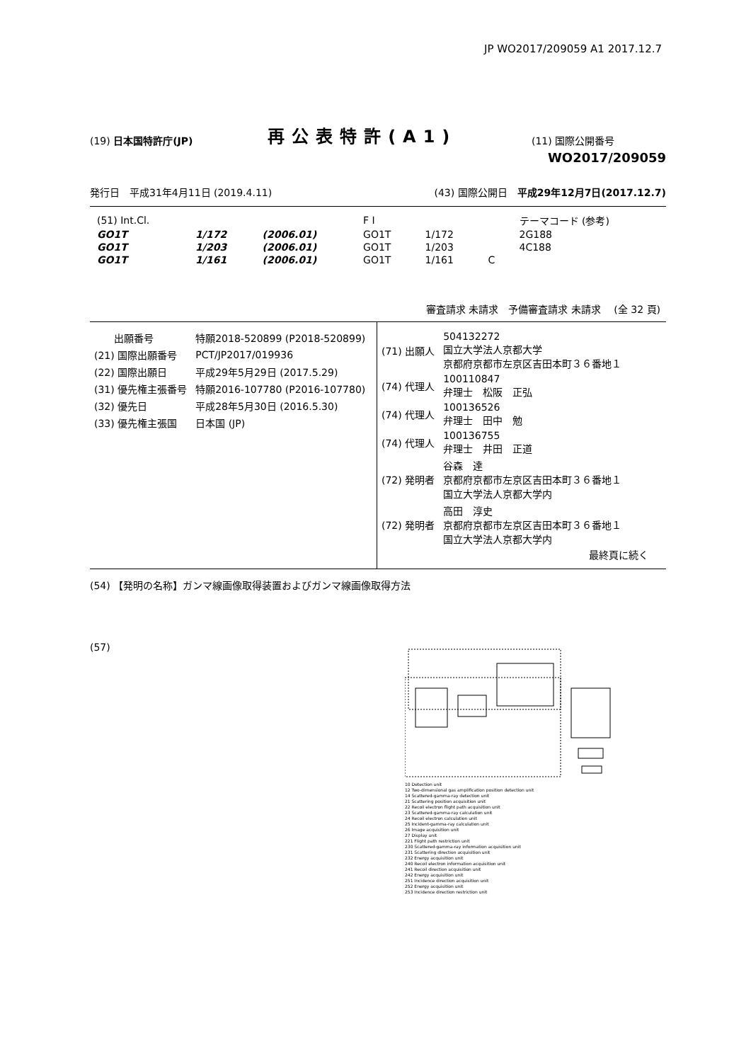JP WO2017/209059 A1 2017.12.7
(19) 日本国特許庁(JP)
再公表特許(A1)
(11) 国際公開番号
WO2017/209059
発行日　平成31年4月11日 (2019.4.11)
(43) 国際公開日　平成29年12月7日(2017.12.7)
| (51) Int.Cl. | | | F I | | | テーマコード (参考) |
| GO1T | 1/172 | (2006.01) | GO1T | 1/172 | | 2G188 |
| GO1T | 1/203 | (2006.01) | GO1T | 1/203 | | 4C188 |
| GO1T | 1/161 | (2006.01) | GO1T | 1/161 | C | |
審査請求 未請求　予備審査請求 未請求　 (全 32 頁)
| 出願番号 | 特願2018-520899 (P2018-520899) |
| (21) 国際出願番号 | PCT/JP2017/019936 |
| (22) 国際出願日 | 平成29年5月29日 (2017.5.29) |
| (31) 優先権主張番号 | 特願2016-107780 (P2016-107780) |
| (32) 優先日 | 平成28年5月30日 (2016.5.30) |
| (33) 優先権主張国 | 日本国 (JP) |
| (71) 出願人 | 504132272 国立大学法人京都大学 京都府京都市左京区吉田本町３６番地１ |
| (74) 代理人 | 100110847 弁理士 松阪 正弘 |
| (74) 代理人 | 100136526 弁理士 田中 勉 |
| (74) 代理人 | 100136755 弁理士 井田 正道 |
| (72) 発明者 | 谷森 達 京都府京都市左京区吉田本町３６番地１ 国立大学法人京都大学内 |
| (72) 発明者 | 高田 淳史 京都府京都市左京区吉田本町３６番地１ 国立大学法人京都大学内 |
最終頁に続く
(54) 【発明の名称】ガンマ線画像取得装置およびガンマ線画像取得方法
(57)
10 Detection unit
12 Two-dimensional gas amplification position detection unit
14 Scattered-gamma-ray detection unit
21 Scattering position acquisition unit
22 Recoil electron flight path acquisition unit
23 Scattered-gamma-ray calculation unit
24 Recoil electron calculation unit
25 Incident-gamma-ray calculation unit
26 Image acquisition unit
27 Display unit
221 Flight path restriction unit
230 Scattered-gamma-ray information acquisition unit
231 Scattering direction acquisition unit
232 Energy acquisition unit
240 Recoil electron information acquisition unit
241 Recoil direction acquisition unit
242 Energy acquisition unit
251 Incidence direction acquisition unit
252 Energy acquisition unit
253 Incidence direction restriction unit